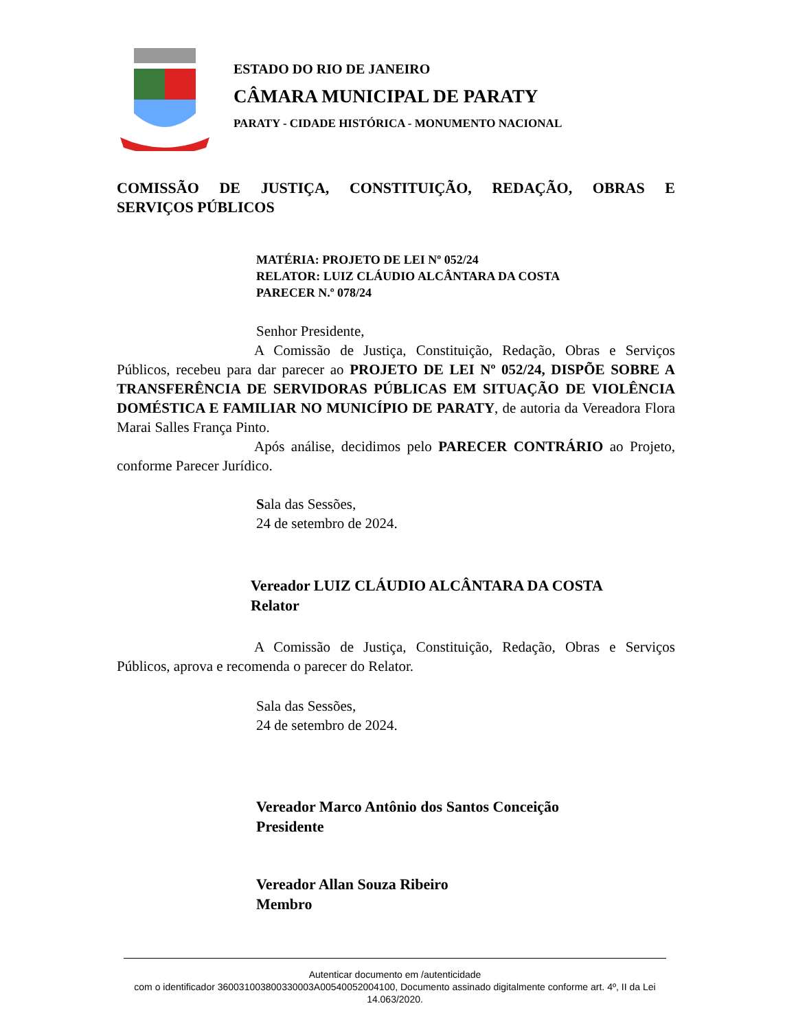ESTADO DO RIO DE JANEIRO
CÂMARA MUNICIPAL DE PARATY
PARATY - CIDADE HISTÓRICA - MONUMENTO NACIONAL
COMISSÃO DE JUSTIÇA, CONSTITUIÇÃO, REDAÇÃO, OBRAS E
SERVIÇOS PÚBLICOS
MATÉRIA: PROJETO DE LEI Nº 052/24
RELATOR: LUIZ CLÁUDIO ALCÂNTARA DA COSTA
PARECER N.º 078/24
Senhor Presidente,
A Comissão de Justiça, Constituição, Redação, Obras e Serviços Públicos, recebeu para dar parecer ao PROJETO DE LEI Nº 052/24, DISPÕE SOBRE A TRANSFERÊNCIA DE SERVIDORAS PÚBLICAS EM SITUAÇÃO DE VIOLÊNCIA DOMÉSTICA E FAMILIAR NO MUNICÍPIO DE PARATY, de autoria da Vereadora Flora Marai Salles França Pinto.
Após análise, decidimos pelo PARECER CONTRÁRIO ao Projeto, conforme Parecer Jurídico.
Sala das Sessões,
24 de setembro de 2024.
Vereador LUIZ CLÁUDIO ALCÂNTARA DA COSTA
Relator
A Comissão de Justiça, Constituição, Redação, Obras e Serviços Públicos, aprova e recomenda o parecer do Relator.
Sala das Sessões,
24 de setembro de 2024.
Vereador Marco Antônio dos Santos Conceição
Presidente
Vereador Allan Souza Ribeiro
Membro
Autenticar documento em /autenticidade
com o identificador 360031003800330003A00540052004100, Documento assinado digitalmente conforme art. 4º, II da Lei 14.063/2020.